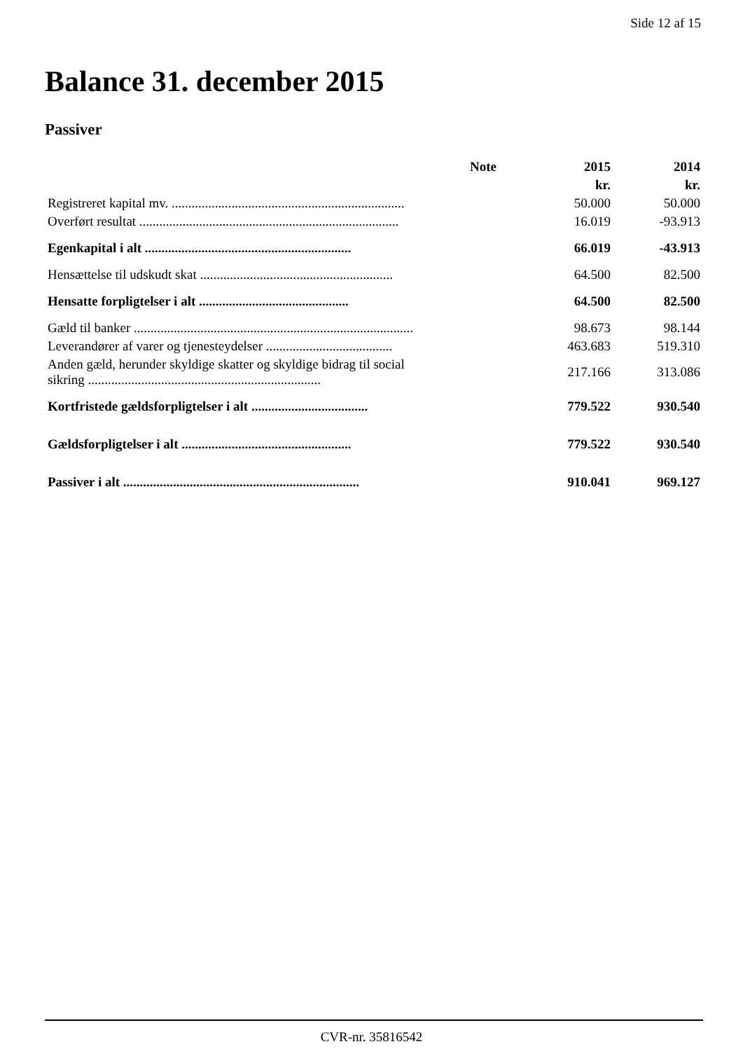Side 12 af 15
Balance 31. december 2015
Passiver
| | Note | 2015 | 2014 |
| --- | --- | --- | --- |
| | | kr. | kr. |
| Registreret kapital mv. ...................................................................... | | 50.000 | 50.000 |
| Overført resultat .............................................................................. | | 16.019 | -93.913 |
| Egenkapital i alt .............................................................. | | 66.019 | -43.913 |
| Hensættelse til udskudt skat .......................................................... | | 64.500 | 82.500 |
| Hensatte forpligtelser i alt ............................................. | | 64.500 | 82.500 |
| Gæld til banker .................................................................................... | | 98.673 | 98.144 |
| Leverandører af varer og tjenesteydelser ...................................... | | 463.683 | 519.310 |
| Anden gæld, herunder skyldige skatter og skyldige bidrag til social sikring ...................................................................... | | 217.166 | 313.086 |
| Kortfristede gældsforpligtelser i alt ................................... | | 779.522 | 930.540 |
| Gældsforpligtelser i alt ................................................... | | 779.522 | 930.540 |
| Passiver i alt ....................................................................... | | 910.041 | 969.127 |
CVR-nr. 35816542